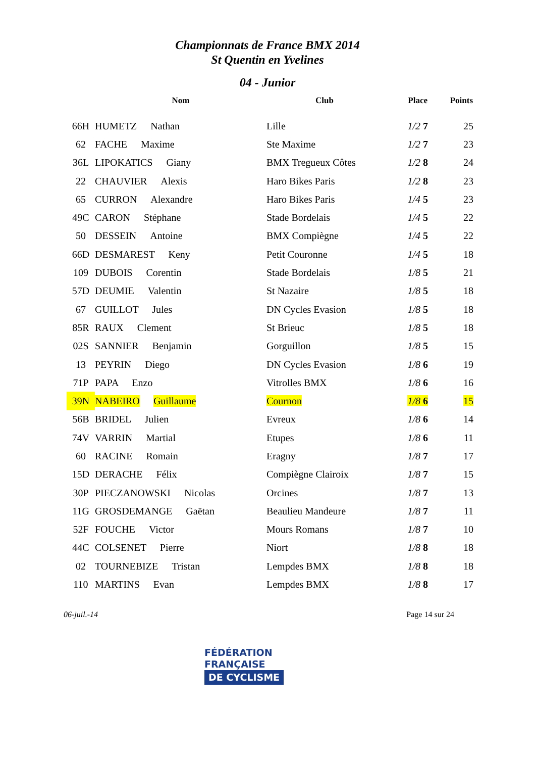Championnats de France BMX 2014
St Quentin en Yvelines
04 - Junior
| | Nom | Club | Place | Points |
| --- | --- | --- | --- | --- |
| 66H | HUMETZ Nathan | Lille | 1/2 7 | 25 |
| 62 | FACHE Maxime | Ste Maxime | 1/2 7 | 23 |
| 36L | LIPOKATICS Giany | BMX Tregueux Côtes | 1/2 8 | 24 |
| 22 | CHAUVIER Alexis | Haro Bikes Paris | 1/2 8 | 23 |
| 65 | CURRON Alexandre | Haro Bikes Paris | 1/4 5 | 23 |
| 49C | CARON Stéphane | Stade Bordelais | 1/4 5 | 22 |
| 50 | DESSEIN Antoine | BMX Compiègne | 1/4 5 | 22 |
| 66D | DESMAREST Keny | Petit Couronne | 1/4 5 | 18 |
| 109 | DUBOIS Corentin | Stade Bordelais | 1/8 5 | 21 |
| 57D | DEUMIE Valentin | St Nazaire | 1/8 5 | 18 |
| 67 | GUILLOT Jules | DN Cycles Evasion | 1/8 5 | 18 |
| 85R | RAUX Clement | St Brieuc | 1/8 5 | 18 |
| 02S | SANNIER Benjamin | Gorguillon | 1/8 5 | 15 |
| 13 | PEYRIN Diego | DN Cycles Evasion | 1/8 6 | 19 |
| 71P | PAPA Enzo | Vitrolles BMX | 1/8 6 | 16 |
| 39N | NABEIRO Guillaume | Cournon | 1/8 6 | 15 |
| 56B | BRIDEL Julien | Evreux | 1/8 6 | 14 |
| 74V | VARRIN Martial | Etupes | 1/8 6 | 11 |
| 60 | RACINE Romain | Eragny | 1/8 7 | 17 |
| 15D | DERACHE Félix | Compiègne Clairoix | 1/8 7 | 15 |
| 30P | PIECZANOWSKI Nicolas | Orcines | 1/8 7 | 13 |
| 11G | GROSDEMANGE Gaëtan | Beaulieu Mandeure | 1/8 7 | 11 |
| 52F | FOUCHE Victor | Mours Romans | 1/8 7 | 10 |
| 44C | COLSENET Pierre | Niort | 1/8 8 | 18 |
| 02 | TOURNEBIZE Tristan | Lempdes BMX | 1/8 8 | 18 |
| 110 | MARTINS Evan | Lempdes BMX | 1/8 8 | 17 |
06-juil.-14 Page 14 sur 24
FÉDÉRATION
FRANÇAISE
DE CYCLISME